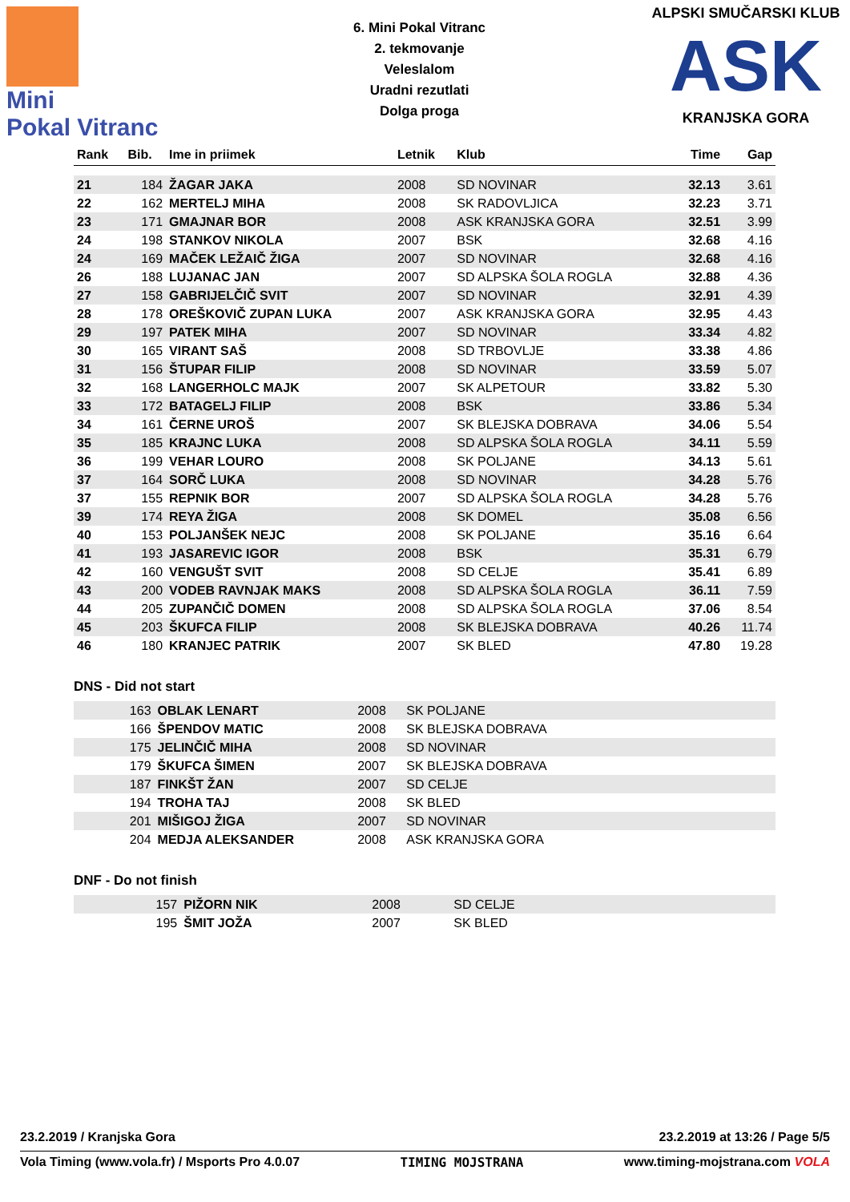Mini
Pokal Vitranc
6. Mini Pokal Vitranc
2. tekmovanje
Veleslalom
Uradni rezutlati
Dolga proga
ALPSKI SMUČARSKI KLUB
ASK
KRANJSKA GORA
| Rank | Bib. | Ime in priimek | Letnik | Klub | Time | Gap |
| --- | --- | --- | --- | --- | --- | --- |
| 21 | 184 | ŽAGAR JAKA | 2008 | SD NOVINAR | 32.13 | 3.61 |
| 22 | 162 | MERTELJ MIHA | 2008 | SK RADOVLJICA | 32.23 | 3.71 |
| 23 | 171 | GMAJNAR BOR | 2008 | ASK KRANJSKA GORA | 32.51 | 3.99 |
| 24 | 198 | STANKOV NIKOLA | 2007 | BSK | 32.68 | 4.16 |
| 24 | 169 | MAČEK LEŽAIČ ŽIGA | 2007 | SD NOVINAR | 32.68 | 4.16 |
| 26 | 188 | LUJANAC JAN | 2007 | SD ALPSKA ŠOLA ROGLA | 32.88 | 4.36 |
| 27 | 158 | GABRIJELČIČ SVIT | 2007 | SD NOVINAR | 32.91 | 4.39 |
| 28 | 178 | OREŠKOVIČ ZUPAN LUKA | 2007 | ASK KRANJSKA GORA | 32.95 | 4.43 |
| 29 | 197 | PATEK MIHA | 2007 | SD NOVINAR | 33.34 | 4.82 |
| 30 | 165 | VIRANT SAŠ | 2008 | SD TRBOVLJE | 33.38 | 4.86 |
| 31 | 156 | ŠTUPAR FILIP | 2008 | SD NOVINAR | 33.59 | 5.07 |
| 32 | 168 | LANGERHOLC MAJK | 2007 | SK ALPETOUR | 33.82 | 5.30 |
| 33 | 172 | BATAGELJ FILIP | 2008 | BSK | 33.86 | 5.34 |
| 34 | 161 | ČERNE UROŠ | 2007 | SK BLEJSKA DOBRAVA | 34.06 | 5.54 |
| 35 | 185 | KRAJNC LUKA | 2008 | SD ALPSKA ŠOLA ROGLA | 34.11 | 5.59 |
| 36 | 199 | VEHAR LOURO | 2008 | SK POLJANE | 34.13 | 5.61 |
| 37 | 164 | SORČ LUKA | 2008 | SD NOVINAR | 34.28 | 5.76 |
| 37 | 155 | REPNIK BOR | 2007 | SD ALPSKA ŠOLA ROGLA | 34.28 | 5.76 |
| 39 | 174 | REYA ŽIGA | 2008 | SK DOMEL | 35.08 | 6.56 |
| 40 | 153 | POLJANŠEK NEJC | 2008 | SK POLJANE | 35.16 | 6.64 |
| 41 | 193 | JASAREVIC IGOR | 2008 | BSK | 35.31 | 6.79 |
| 42 | 160 | VENGUŠT SVIT | 2008 | SD CELJE | 35.41 | 6.89 |
| 43 | 200 | VODEB RAVNJAK MAKS | 2008 | SD ALPSKA ŠOLA ROGLA | 36.11 | 7.59 |
| 44 | 205 | ZUPANČIČ DOMEN | 2008 | SD ALPSKA ŠOLA ROGLA | 37.06 | 8.54 |
| 45 | 203 | ŠKUFCA FILIP | 2008 | SK BLEJSKA DOBRAVA | 40.26 | 11.74 |
| 46 | 180 | KRANJEC PATRIK | 2007 | SK BLED | 47.80 | 19.28 |
DNS - Did not start
| | 163 | OBLAK LENART | 2008 | SK POLJANE | |
| | 166 | ŠPENDOV MATIC | 2008 | SK BLEJSKA DOBRAVA | |
| | 175 | JELINČIČ MIHA | 2008 | SD NOVINAR | |
| | 179 | ŠKUFCA ŠIMEN | 2007 | SK BLEJSKA DOBRAVA | |
| | 187 | FINKŠT ŽAN | 2007 | SD CELJE | |
| | 194 | TROHA TAJ | 2008 | SK BLED | |
| | 201 | MIŠIGOJ ŽIGA | 2007 | SD NOVINAR | |
| | 204 | MEDJA ALEKSANDER | 2008 | ASK KRANJSKA GORA | |
DNF - Do not finish
| | 157 | PIŽORN NIK | 2008 | SD CELJE | |
| | 195 | ŠMIT JOŽA | 2007 | SK BLED | |
23.2.2019 / Kranjska Gora 23.2.2019 at 13:26 / Page 5/5
Vola Timing (www.vola.fr) / Msports Pro 4.0.07 TIMING MOJSTRANA www.timing-mojstrana.com VOLA